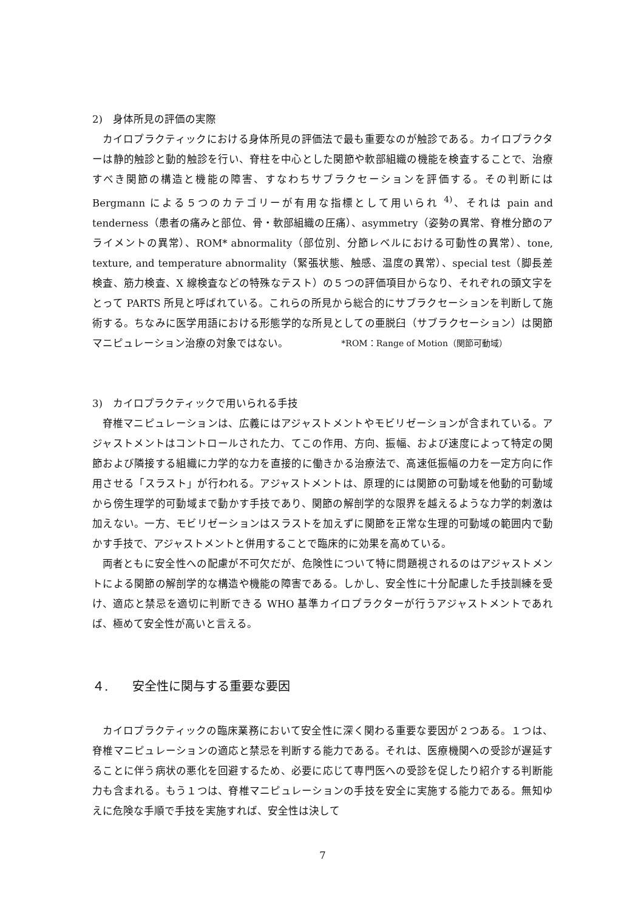2)　身体所見の評価の実際
カイロプラクティックにおける身体所見の評価法で最も重要なのが触診である。カイロプラクターは静的触診と動的触診を行い、脊柱を中心とした関節や軟部組織の機能を検査することで、治療すべき関節の構造と機能の障害、すなわちサブラクセーションを評価する。その判断には Bergmann による５つのカテゴリーが有用な指標として用いられ <sup>4)</sup>、それは pain and tenderness（患者の痛みと部位、骨・軟部組織の圧痛）、asymmetry（姿勢の異常、脊椎分節のアライメントの異常）、ROM* abnormality（部位別、分節レベルにおける可動性の異常）、tone, texture, and temperature abnormality（緊張状態、触感、温度の異常）、special test（脚長差検査、筋力検査、X 線検査などの特殊なテスト）の５つの評価項目からなり、それぞれの頭文字をとって PARTS 所見と呼ばれている。これらの所見から総合的にサブラクセーションを判断して施術する。ちなみに医学用語における形態学的な所見としての亜脱臼（サブラクセーション）は関節マニピュレーション治療の対象ではない。
*ROM：Range of Motion（関節可動域）
3)　カイロプラクティックで用いられる手技
脊椎マニピュレーションは、広義にはアジャストメントやモビリゼーションが含まれている。アジャストメントはコントロールされた力、てこの作用、方向、振幅、および速度によって特定の関節および隣接する組織に力学的な力を直接的に働きかる治療法で、高速低振幅の力を一定方向に作用させる「スラスト」が行われる。アジャストメントは、原理的には関節の可動域を他動的可動域から傍生理学的可動域まで動かす手技であり、関節の解剖学的な限界を越えるような力学的刺激は加えない。一方、モビリゼーションはスラストを加えずに関節を正常な生理的可動域の範囲内で動かす手技で、アジャストメントと併用することで臨床的に効果を高めている。
両者ともに安全性への配慮が不可欠だが、危険性について特に問題視されるのはアジャストメントによる関節の解剖学的な構造や機能の障害である。しかし、安全性に十分配慮した手技訓練を受け、適応と禁忌を適切に判断できる WHO 基準カイロプラクターが行うアジャストメントであれば、極めて安全性が高いと言える。
４.　　安全性に関与する重要な要因
カイロプラクティックの臨床業務において安全性に深く関わる重要な要因が２つある。１つは、脊椎マニピュレーションの適応と禁忌を判断する能力である。それは、医療機関への受診が遅延することに伴う病状の悪化を回避するため、必要に応じて専門医への受診を促したり紹介する判断能力も含まれる。もう１つは、脊椎マニピュレーションの手技を安全に実施する能力である。無知ゆえに危険な手順で手技を実施すれば、安全性は決して
7